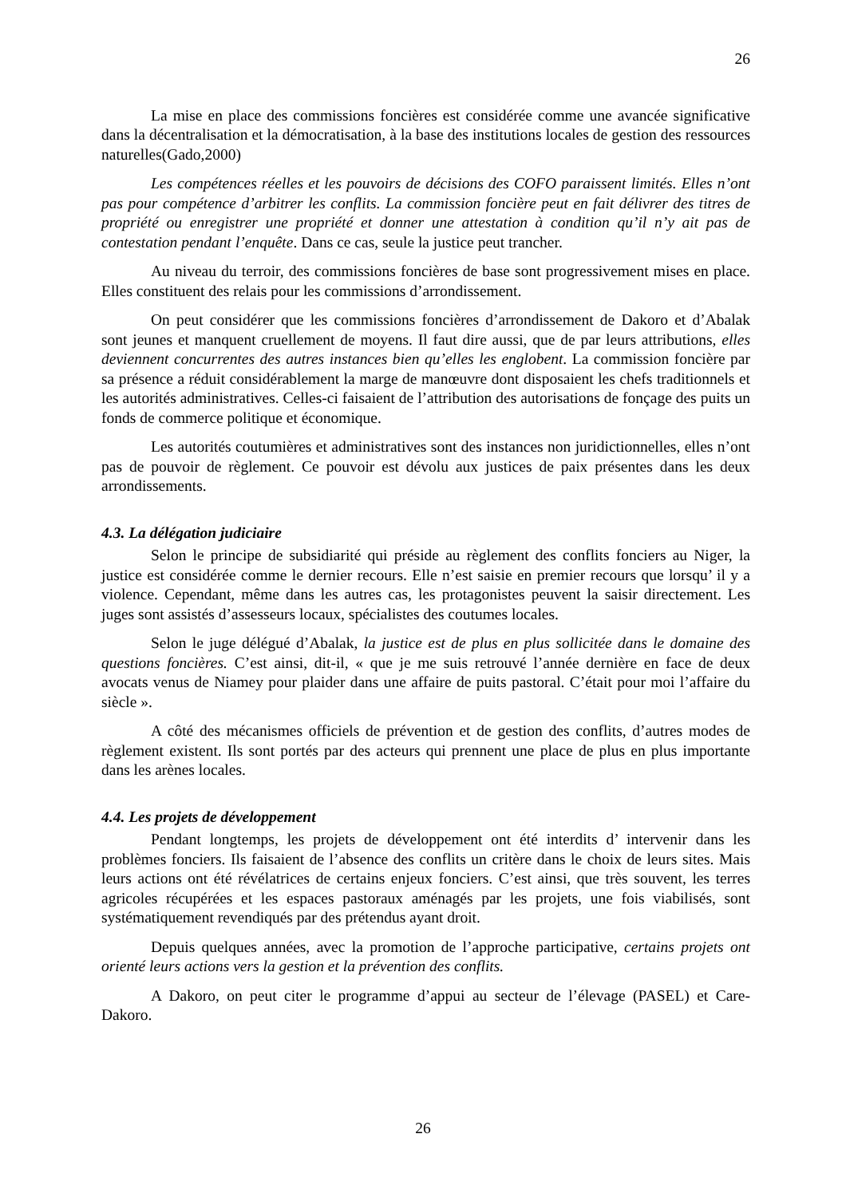26
La mise en place des commissions foncières est considérée comme une avancée significative dans la décentralisation et la démocratisation, à la base des institutions locales de gestion des ressources naturelles(Gado,2000)
Les compétences réelles et les pouvoirs de décisions des COFO paraissent limités. Elles n’ont pas pour compétence d’arbitrer les conflits. La commission foncière peut en fait délivrer des titres de propriété ou enregistrer une propriété et donner une attestation à condition qu’il n’y ait pas de contestation pendant l’enquête. Dans ce cas, seule la justice peut trancher.
Au niveau du terroir, des commissions foncières de base sont progressivement mises en place. Elles constituent des relais pour les commissions d’arrondissement.
On peut considérer que les commissions foncières d’arrondissement de Dakoro et d’Abalak sont jeunes et manquent cruellement de moyens. Il faut dire aussi, que de par leurs attributions, elles deviennent concurrentes des autres instances bien qu’elles les englobent. La commission foncière par sa présence a réduit considérablement la marge de manœuvre dont disposaient les chefs traditionnels et les autorités administratives. Celles-ci faisaient de l’attribution des autorisations de fonçage des puits un fonds de commerce politique et économique.
Les autorités coutumières et administratives sont des instances non juridictionnelles, elles n’ont pas de pouvoir de règlement. Ce pouvoir est dévolu aux justices de paix présentes dans les deux arrondissements.
4.3. La délégation judiciaire
Selon le principe de subsidiarité qui préside au règlement des conflits fonciers au Niger, la justice est considérée comme le dernier recours. Elle n’est saisie en premier recours que lorsqu’ il y a violence. Cependant, même dans les autres cas, les protagonistes peuvent la saisir directement. Les juges sont assistés d’assesseurs locaux, spécialistes des coutumes locales.
Selon le juge délégué d’Abalak, la justice est de plus en plus sollicitée dans le domaine des questions foncières. C’est ainsi, dit-il, « que je me suis retrouvé l’année dernière en face de deux avocats venus de Niamey pour plaider dans une affaire de puits pastoral. C’était pour moi l’affaire du siècle ».
A côté des mécanismes officiels de prévention et de gestion des conflits, d’autres modes de règlement existent. Ils sont portés par des acteurs qui prennent une place de plus en plus importante dans les arènes locales.
4.4. Les projets de développement
Pendant longtemps, les projets de développement ont été interdits d’ intervenir dans les problèmes fonciers. Ils faisaient de l’absence des conflits un critère dans le choix de leurs sites. Mais leurs actions ont été révélatrices de certains enjeux fonciers. C’est ainsi, que très souvent, les terres agricoles récupérées et les espaces pastoraux aménagés par les projets, une fois viabilisés, sont systématiquement revendiqués par des prétendus ayant droit.
Depuis quelques années, avec la promotion de l’approche participative, certains projets ont orienté leurs actions vers la gestion et la prévention des conflits.
A Dakoro, on peut citer le programme d’appui au secteur de l’élevage (PASEL) et Care- Dakoro.
26